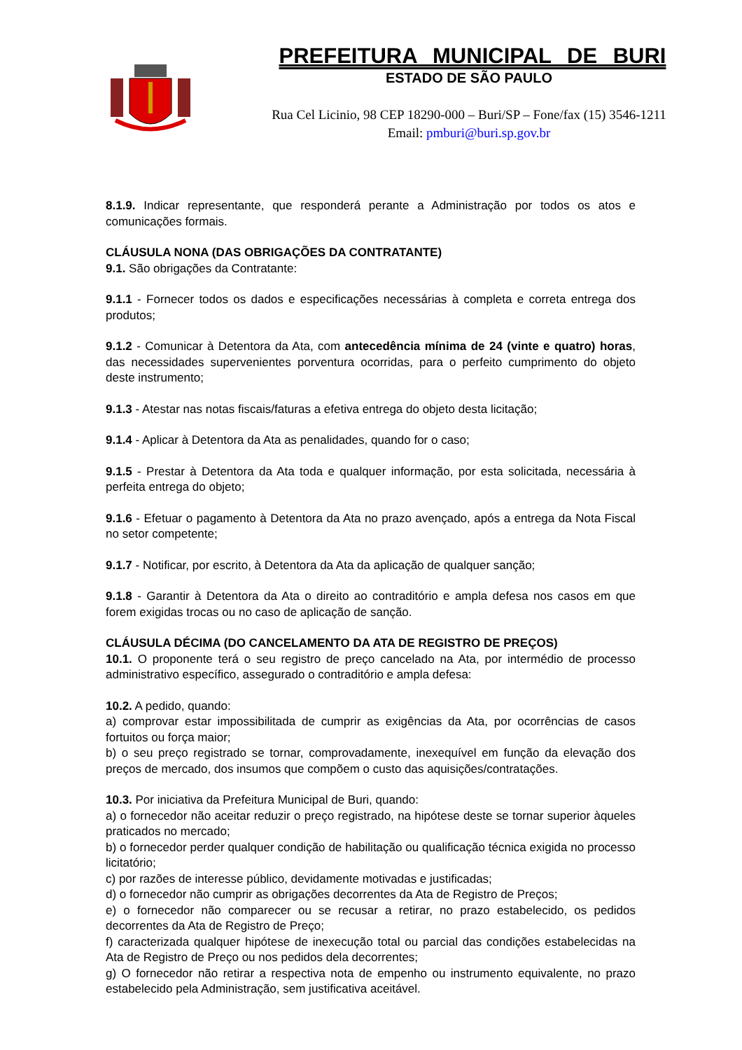PREFEITURA MUNICIPAL DE BURI
ESTADO DE SÃO PAULO
Rua Cel Licinio, 98 CEP 18290-000 – Buri/SP – Fone/fax (15) 3546-1211
Email: pmburi@buri.sp.gov.br
8.1.9. Indicar representante, que responderá perante a Administração por todos os atos e comunicações formais.
CLÁUSULA NONA (DAS OBRIGAÇÕES DA CONTRATANTE)
9.1. São obrigações da Contratante:
9.1.1 - Fornecer todos os dados e especificações necessárias à completa e correta entrega dos produtos;
9.1.2 - Comunicar à Detentora da Ata, com antecedência mínima de 24 (vinte e quatro) horas, das necessidades supervenientes porventura ocorridas, para o perfeito cumprimento do objeto deste instrumento;
9.1.3 - Atestar nas notas fiscais/faturas a efetiva entrega do objeto desta licitação;
9.1.4 - Aplicar à Detentora da Ata as penalidades, quando for o caso;
9.1.5 - Prestar à Detentora da Ata toda e qualquer informação, por esta solicitada, necessária à perfeita entrega do objeto;
9.1.6 - Efetuar o pagamento à Detentora da Ata no prazo avençado, após a entrega da Nota Fiscal no setor competente;
9.1.7 - Notificar, por escrito, à Detentora da Ata da aplicação de qualquer sanção;
9.1.8 - Garantir à Detentora da Ata o direito ao contraditório e ampla defesa nos casos em que forem exigidas trocas ou no caso de aplicação de sanção.
CLÁUSULA DÉCIMA (DO CANCELAMENTO DA ATA DE REGISTRO DE PREÇOS)
10.1. O proponente terá o seu registro de preço cancelado na Ata, por intermédio de processo administrativo específico, assegurado o contraditório e ampla defesa:
10.2. A pedido, quando:
a) comprovar estar impossibilitada de cumprir as exigências da Ata, por ocorrências de casos fortuitos ou força maior;
b) o seu preço registrado se tornar, comprovadamente, inexequível em função da elevação dos preços de mercado, dos insumos que compõem o custo das aquisições/contratações.
10.3. Por iniciativa da Prefeitura Municipal de Buri, quando:
a) o fornecedor não aceitar reduzir o preço registrado, na hipótese deste se tornar superior àqueles praticados no mercado;
b) o fornecedor perder qualquer condição de habilitação ou qualificação técnica exigida no processo licitatório;
c) por razões de interesse público, devidamente motivadas e justificadas;
d) o fornecedor não cumprir as obrigações decorrentes da Ata de Registro de Preços;
e) o fornecedor não comparecer ou se recusar a retirar, no prazo estabelecido, os pedidos decorrentes da Ata de Registro de Preço;
f) caracterizada qualquer hipótese de inexecução total ou parcial das condições estabelecidas na Ata de Registro de Preço ou nos pedidos dela decorrentes;
g) O fornecedor não retirar a respectiva nota de empenho ou instrumento equivalente, no prazo estabelecido pela Administração, sem justificativa aceitável.